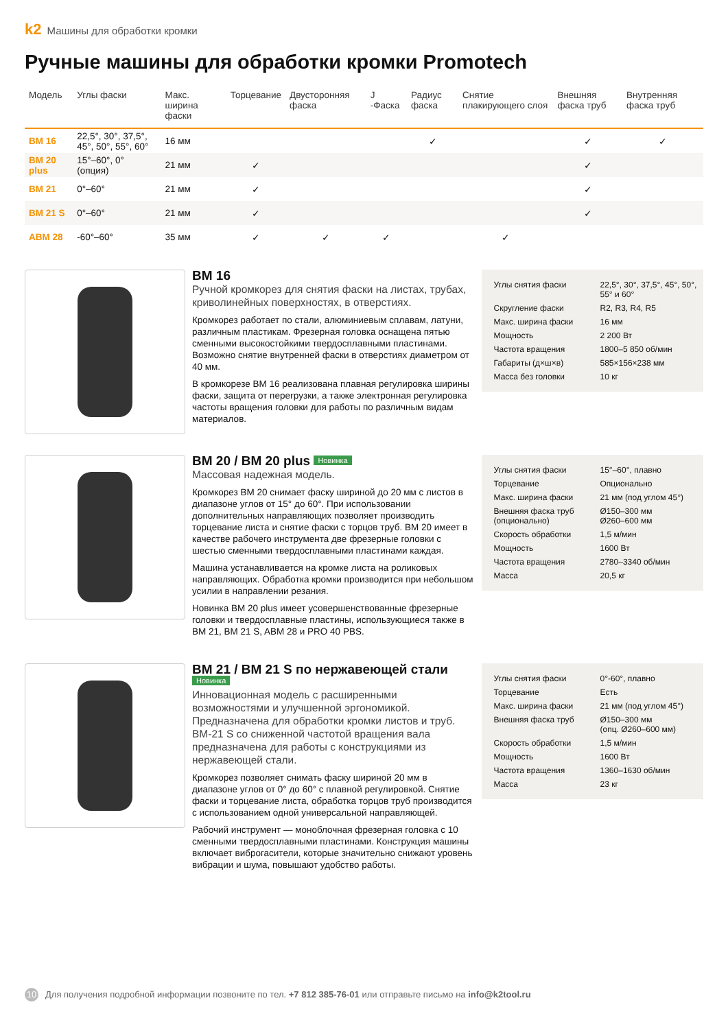k2 Машины для обработки кромки
Ручные машины для обработки кромки Promotech
| Модель | Углы фаски | Макс. ширина фаски | Торцевание | Двусторонняя фаска | J -Фаска | Радиус фаска | Снятие плакирующего слоя | Внешняя фаска труб | Внутренняя фаска труб |
| --- | --- | --- | --- | --- | --- | --- | --- | --- | --- |
| BM 16 | 22,5°, 30°, 37,5°, 45°, 50°, 55°, 60° | 16 мм | | | | ✓ | | ✓ | ✓ |
| BM 20 plus | 15°–60°, 0° (опция) | 21 мм | ✓ | | | | | ✓ | |
| BM 21 | 0°–60° | 21 мм | ✓ | | | | | ✓ | |
| BM 21 S | 0°–60° | 21 мм | ✓ | | | | | ✓ | |
| ABM 28 | -60°–60° | 35 мм | ✓ | ✓ | ✓ | | ✓ | | |
BM 16
Ручной кромкорез для снятия фаски на листах, трубах, криволинейных поверхностях, в отверстиях.
Кромкорез работает по стали, алюминиевым сплавам, латуни, различным пластикам. Фрезерная головка оснащена пятью сменными высокостойкими твердосплавными пластинами. Возможно снятие внутренней фаски в отверстиях диаметром от 40 мм.
В кромкорезе BM 16 реализована плавная регулировка ширины фаски, защита от перегрузки, а также электронная регулировка частоты вращения головки для работы по различным видам материалов.
| Углы снятия фаски | 22,5°, 30°, 37,5°, 45°, 50°, 55° и 60° |
| Скругление фаски | R2, R3, R4, R5 |
| Макс. ширина фаски | 16 мм |
| Мощность | 2 200 Вт |
| Частота вращения | 1800–5 850 об/мин |
| Габариты (д×ш×в) | 585×156×238 мм |
| Масса без головки | 10 кг |
BM 20 / BM 20 plus Новинка
Массовая надежная модель.
Кромкорез BM 20 снимает фаску шириной до 20 мм с листов в диапазоне углов от 15° до 60°. При использовании дополнительных направляющих позволяет производить торцевание листа и снятие фаски с торцов труб. BM 20 имеет в качестве рабочего инструмента две фрезерные головки с шестью сменными твердосплавными пластинами каждая.
Машина устанавливается на кромке листа на роликовых направляющих. Обработка кромки производится при небольшом усилии в направлении резания.
Новинка BM 20 plus имеет усовершенствованные фрезерные головки и твердосплавные пластины, использующиеся также в BM 21, BM 21 S, ABM 28 и PRO 40 PBS.
| Углы снятия фаски | 15°–60°, плавно |
| Торцевание | Опционально |
| Макс. ширина фаски | 21 мм (под углом 45°) |
| Внешняя фаска труб (опционально) | Ø150–300 мм Ø260–600 мм |
| Скорость обработки | 1,5 м/мин |
| Мощность | 1600 Вт |
| Частота вращения | 2780–3340 об/мин |
| Масса | 20,5 кг |
BM 21 / BM 21 S по нержавеющей стали Новинка
Инновационная модель с расширенными возможностями и улучшенной эргономикой. Предназначена для обработки кромки листов и труб. BM-21 S со сниженной частотой вращения вала предназначена для работы с конструкциями из нержавеющей стали.
Кромкорез позволяет снимать фаску шириной 20 мм в диапазоне углов от 0° до 60° с плавной регулировкой. Снятие фаски и торцевание листа, обработка торцов труб производится с использованием одной универсальной направляющей.
Рабочий инструмент — моноблочная фрезерная головка с 10 сменными твердосплавными пластинами. Конструкция машины включает виброгасители, которые значительно снижают уровень вибрации и шума, повышают удобство работы.
| Углы снятия фаски | 0°-60°, плавно |
| Торцевание | Есть |
| Макс. ширина фаски | 21 мм (под углом 45°) |
| Внешняя фаска труб | Ø150–300 мм (опц. Ø260–600 мм) |
| Скорость обработки | 1,5 м/мин |
| Мощность | 1600 Вт |
| Частота вращения | 1360–1630 об/мин |
| Масса | 23 кг |
10 Для получения подробной информации позвоните по тел. +7 812 385-76-01 или отправьте письмо на info@k2tool.ru